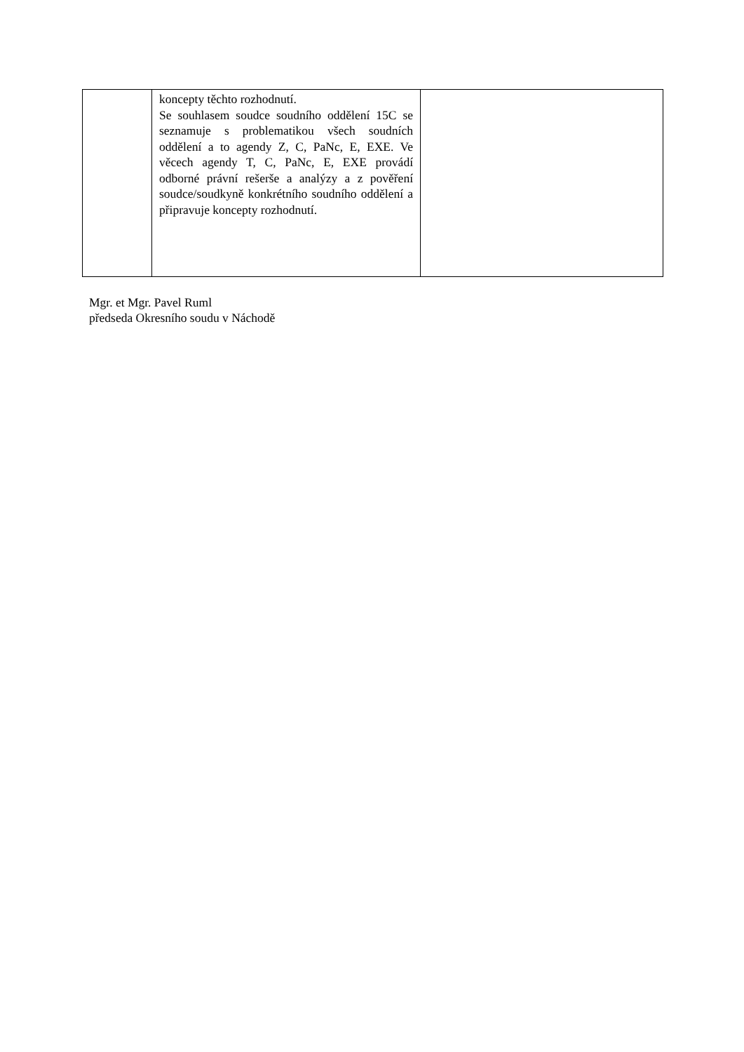| | koncepty těchto rozhodnutí. Se souhlasem soudce soudního oddělení 15C se seznamuje s problematikou všech soudních oddělení a to agendy Z, C, PaNc, E, EXE. Ve věcech agendy T, C, PaNc, E, EXE provádí odborné právní rešerše a analýzy a z pověření soudce/soudkyně konkrétního soudního oddělení a připravuje koncepty rozhodnutí. | |
Mgr. et Mgr. Pavel Ruml
předseda Okresního soudu v Náchodě